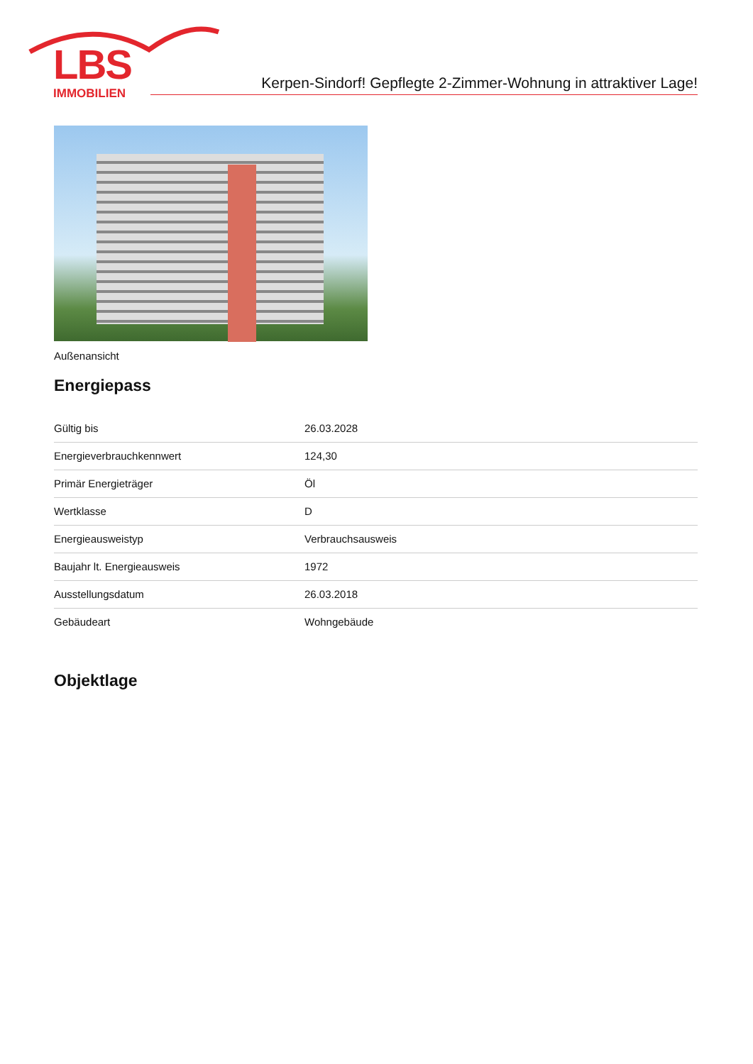LBS
IMMOBILIEN
Kerpen-Sindorf! Gepflegte 2-Zimmer-Wohnung in attraktiver Lage!
Außenansicht
Energiepass
| Gültig bis | 26.03.2028 |
| Energieverbrauchkennwert | 124,30 |
| Primär Energieträger | Öl |
| Wertklasse | D |
| Energieausweistyp | Verbrauchsausweis |
| Baujahr lt. Energieausweis | 1972 |
| Ausstellungsdatum | 26.03.2018 |
| Gebäudeart | Wohngebäude |
Objektlage